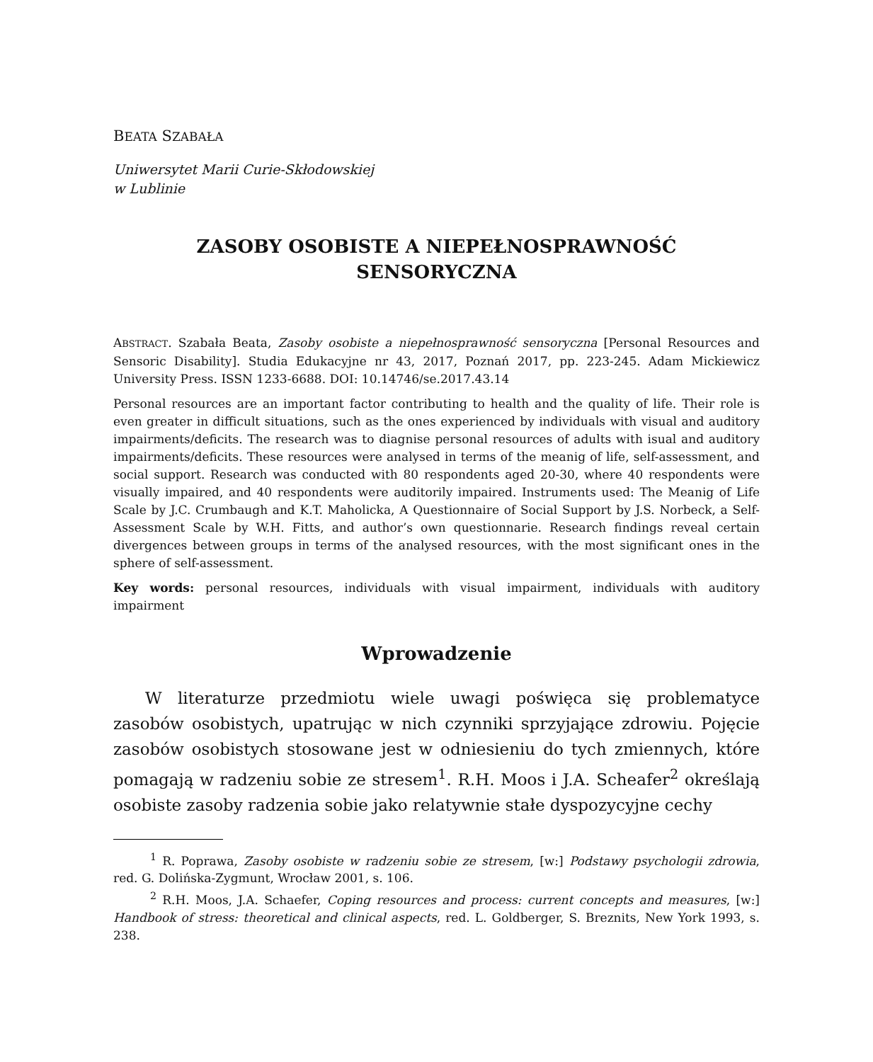BEATA SZABAŁA
Uniwersytet Marii Curie-Skłodowskiej
w Lublinie
ZASOBY OSOBISTE A NIEPEŁNOSPRAWNOŚĆ
SENSORYCZNA
ABSTRACT. Szabała Beata, Zasoby osobiste a niepełnosprawność sensoryczna [Personal Resources and Sensoric Disability]. Studia Edukacyjne nr 43, 2017, Poznań 2017, pp. 223-245. Adam Mickiewicz University Press. ISSN 1233-6688. DOI: 10.14746/se.2017.43.14
Personal resources are an important factor contributing to health and the quality of life. Their role is even greater in difficult situations, such as the ones experienced by individuals with visual and auditory impairments/deficits. The research was to diagnise personal resources of adults with isual and auditory impairments/deficits. These resources were analysed in terms of the meanig of life, self-assessment, and social support. Research was conducted with 80 respondents aged 20-30, where 40 respondents were visually impaired, and 40 respondents were auditorily impaired. Instruments used: The Meanig of Life Scale by J.C. Crumbaugh and K.T. Maholicka, A Questionnaire of Social Support by J.S. Norbeck, a Self-Assessment Scale by W.H. Fitts, and author’s own questionnarie. Research findings reveal certain divergences between groups in terms of the analysed resources, with the most significant ones in the sphere of self-assessment.
Key words: personal resources, individuals with visual impairment, individuals with auditory impairment
Wprowadzenie
W literaturze przedmiotu wiele uwagi poświęca się problematyce zasobów osobistych, upatrując w nich czynniki sprzyjające zdrowiu. Pojęcie zasobów osobistych stosowane jest w odniesieniu do tych zmiennych, które pomagają w radzeniu sobie ze stresem<sup>1</sup>. R.H. Moos i J.A. Scheafer<sup>2</sup> określają osobiste zasoby radzenia sobie jako relatywnie stałe dyspozycyjne cechy
<sup>1</sup> R. Poprawa, Zasoby osobiste w radzeniu sobie ze stresem, [w:] Podstawy psychologii zdrowia, red. G. Dolińska-Zygmunt, Wrocław 2001, s. 106.
<sup>2</sup> R.H. Moos, J.A. Schaefer, Coping resources and process: current concepts and measures, [w:] Handbook of stress: theoretical and clinical aspects, red. L. Goldberger, S. Breznits, New York 1993, s. 238.